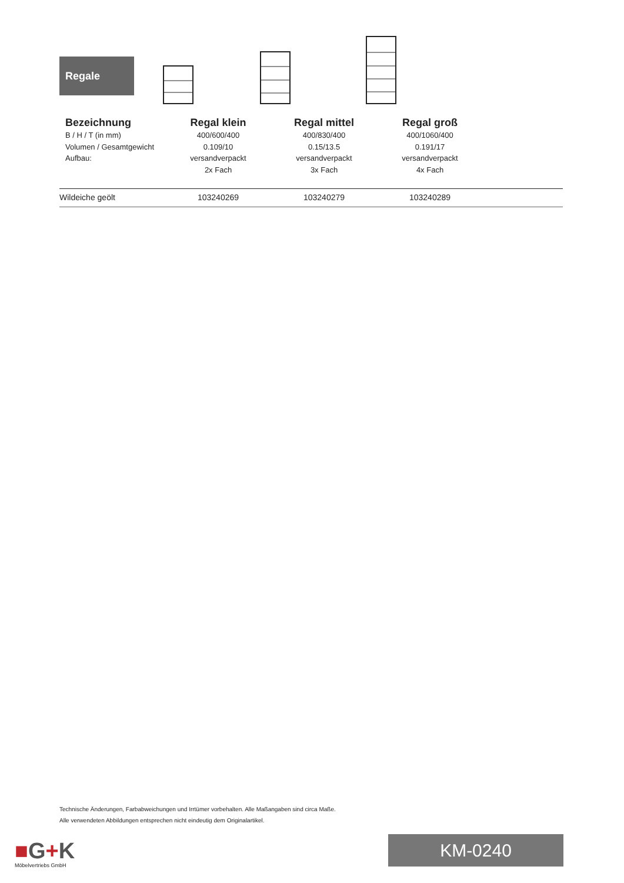Regale
| Bezeichnung | Regal klein | Regal mittel | Regal groß | |
| --- | --- | --- | --- | --- |
| B / H / T (in mm) Volumen / Gesamtgewicht Aufbau: | 400/600/400 0.109/10 versandverpackt 2x Fach | 400/830/400 0.15/13.5 versandverpackt 3x Fach | 400/1060/400 0.191/17 versandverpackt 4x Fach | |
| Wildeiche geölt | 103240269 | 103240279 | 103240289 | |
Technische Änderungen, Farbabweichungen und Irrtümer vorbehalten. Alle Maßangaben sind circa Maße.
Alle verwendeten Abbildungen entsprechen nicht eindeutig dem Originalartikel.
■G+K
Möbelvertriebs GmbH
KM-0240